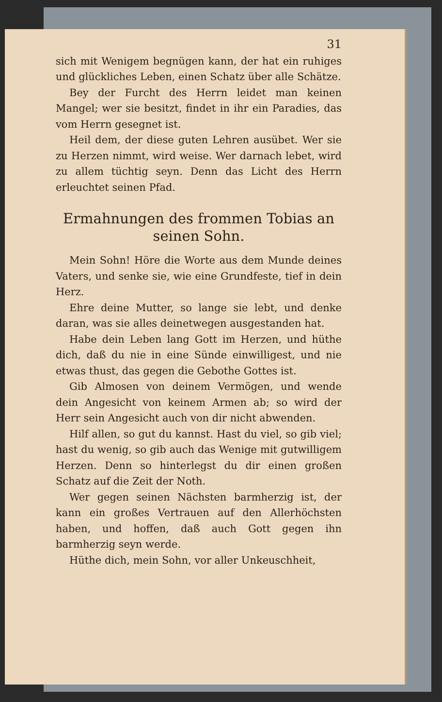31
sich mit Wenigem begnügen kann, der hat ein ruhiges und glückliches Leben, einen Schatz über alle Schätze.
Bey der Furcht des Herrn leidet man keinen Mangel; wer sie besitzt, findet in ihr ein Paradies, das vom Herrn gesegnet ist.
Heil dem, der diese guten Lehren ausübet. Wer sie zu Herzen nimmt, wird weise. Wer darnach lebet, wird zu allem tüchtig seyn. Denn das Licht des Herrn erleuchtet seinen Pfad.
Ermahnungen des frommen Tobias an seinen Sohn.
Mein Sohn! Höre die Worte aus dem Munde deines Vaters, und senke sie, wie eine Grundfeste, tief in dein Herz.
Ehre deine Mutter, so lange sie lebt, und denke daran, was sie alles deinetwegen ausgestanden hat.
Habe dein Leben lang Gott im Herzen, und hüthe dich, daß du nie in eine Sünde einwilligest, und nie etwas thust, das gegen die Gebothe Gottes ist.
Gib Almosen von deinem Vermögen, und wende dein Angesicht von keinem Armen ab; so wird der Herr sein Angesicht auch von dir nicht abwenden.
Hilf allen, so gut du kannst. Hast du viel, so gib viel; hast du wenig, so gib auch das Wenige mit gutwilligem Herzen. Denn so hinterlegst du dir einen großen Schatz auf die Zeit der Noth.
Wer gegen seinen Nächsten barmherzig ist, der kann ein großes Vertrauen auf den Allerhöchsten haben, und hoffen, daß auch Gott gegen ihn barmherzig seyn werde.
Hüthe dich, mein Sohn, vor aller Unkeuschheit,